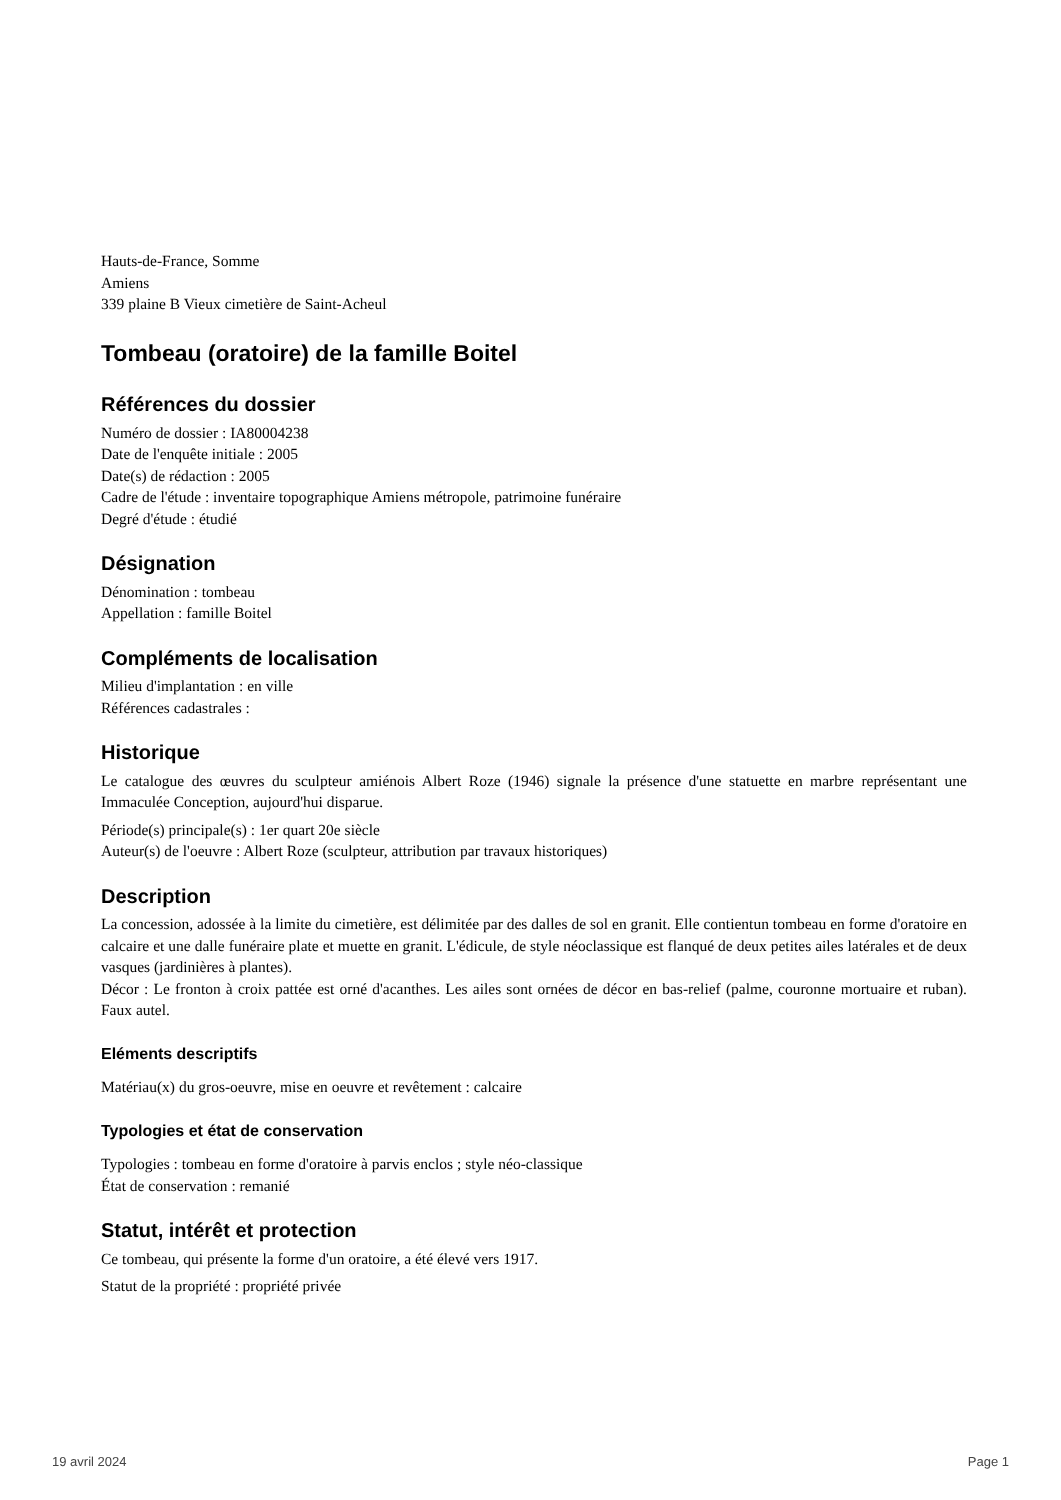Hauts-de-France, Somme
Amiens
339 plaine B Vieux cimetière de Saint-Acheul
Tombeau (oratoire) de la famille Boitel
Références du dossier
Numéro de dossier : IA80004238
Date de l'enquête initiale : 2005
Date(s) de rédaction : 2005
Cadre de l'étude : inventaire topographique Amiens métropole, patrimoine funéraire
Degré d'étude : étudié
Désignation
Dénomination : tombeau
Appellation : famille Boitel
Compléments de localisation
Milieu d'implantation : en ville
Références cadastrales :
Historique
Le catalogue des œuvres du sculpteur amiénois Albert Roze (1946) signale la présence d'une statuette en marbre représentant une Immaculée Conception, aujourd'hui disparue.
Période(s) principale(s) : 1er quart 20e siècle
Auteur(s) de l'oeuvre : Albert Roze (sculpteur, attribution par travaux historiques)
Description
La concession, adossée à la limite du cimetière, est délimitée par des dalles de sol en granit. Elle contientun tombeau en forme d'oratoire en calcaire et une dalle funéraire plate et muette en granit. L'édicule, de style néoclassique est flanqué de deux petites ailes latérales et de deux vasques (jardinières à plantes).
Décor : Le fronton à croix pattée est orné d'acanthes. Les ailes sont ornées de décor en bas-relief (palme, couronne mortuaire et ruban). Faux autel.
Eléments descriptifs
Matériau(x) du gros-oeuvre, mise en oeuvre et revêtement : calcaire
Typologies et état de conservation
Typologies : tombeau en forme d'oratoire à parvis enclos ; style néo-classique
État de conservation : remanié
Statut, intérêt et protection
Ce tombeau, qui présente la forme d'un oratoire, a été élevé vers 1917.
Statut de la propriété : propriété privée
19 avril 2024 Page 1